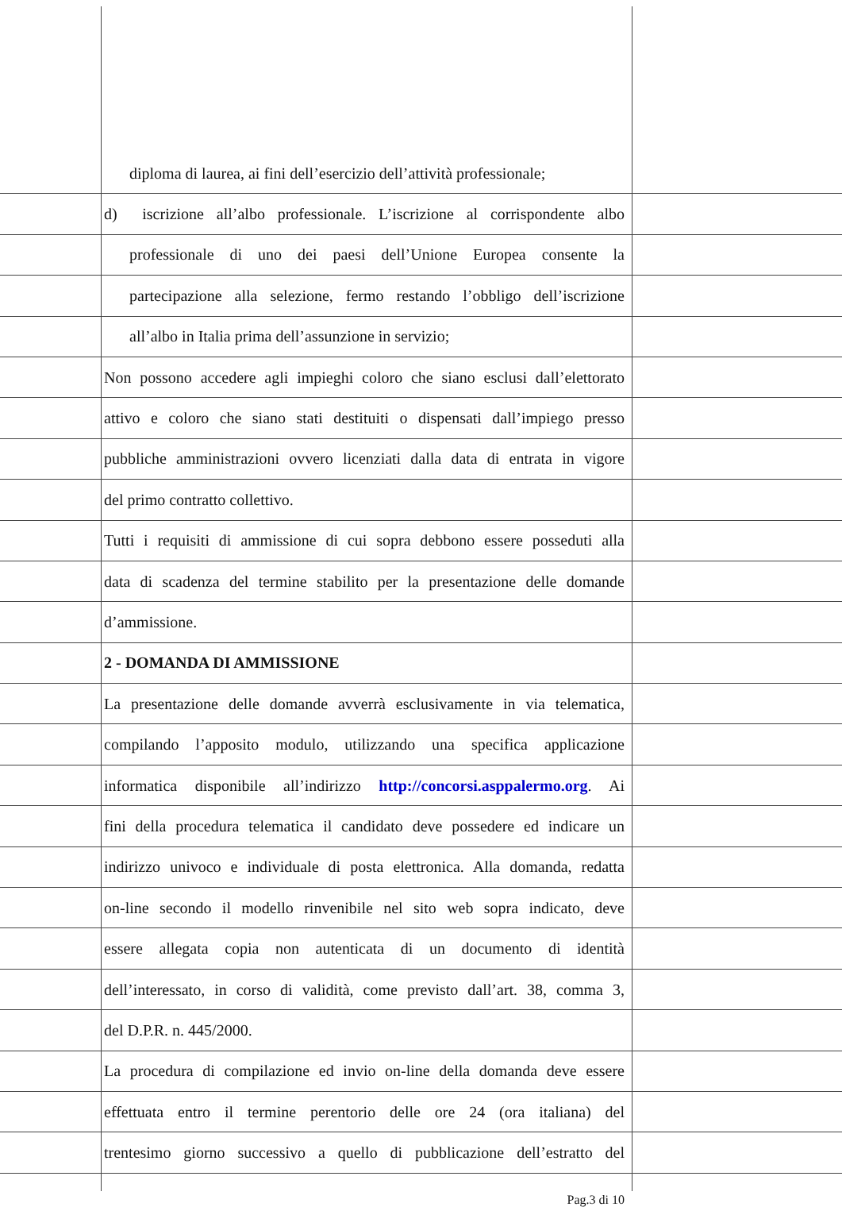diploma di laurea, ai fini dell’esercizio dell’attività professionale;
d) iscrizione all’albo professionale. L’iscrizione al corrispondente albo
professionale di uno dei paesi dell’Unione Europea consente la
partecipazione alla selezione, fermo restando l’obbligo dell’iscrizione
all’albo in Italia prima dell’assunzione in servizio;
Non possono accedere agli impieghi coloro che siano esclusi dall’elettorato
attivo e coloro che siano stati destituiti o dispensati dall’impiego presso
pubbliche amministrazioni ovvero licenziati dalla data di entrata in vigore
del primo contratto collettivo.
Tutti i requisiti di ammissione di cui sopra debbono essere posseduti alla
data di scadenza del termine stabilito per la presentazione delle domande
d’ammissione.
2 - DOMANDA DI AMMISSIONE
La presentazione delle domande avverrà esclusivamente in via telematica,
compilando l’apposito modulo, utilizzando una specifica applicazione
informatica disponibile all’indirizzo http://concorsi.asppalermo.org. Ai
fini della procedura telematica il candidato deve possedere ed indicare un
indirizzo univoco e individuale di posta elettronica. Alla domanda, redatta
on-line secondo il modello rinvenibile nel sito web sopra indicato, deve
essere allegata copia non autenticata di un documento di identità
dell’interessato, in corso di validità, come previsto dall’art. 38, comma 3,
del D.P.R. n. 445/2000.
La procedura di compilazione ed invio on-line della domanda deve essere
effettuata entro il termine perentorio delle ore 24 (ora italiana) del
trentesimo giorno successivo a quello di pubblicazione dell’estratto del
Pag.3 di 10